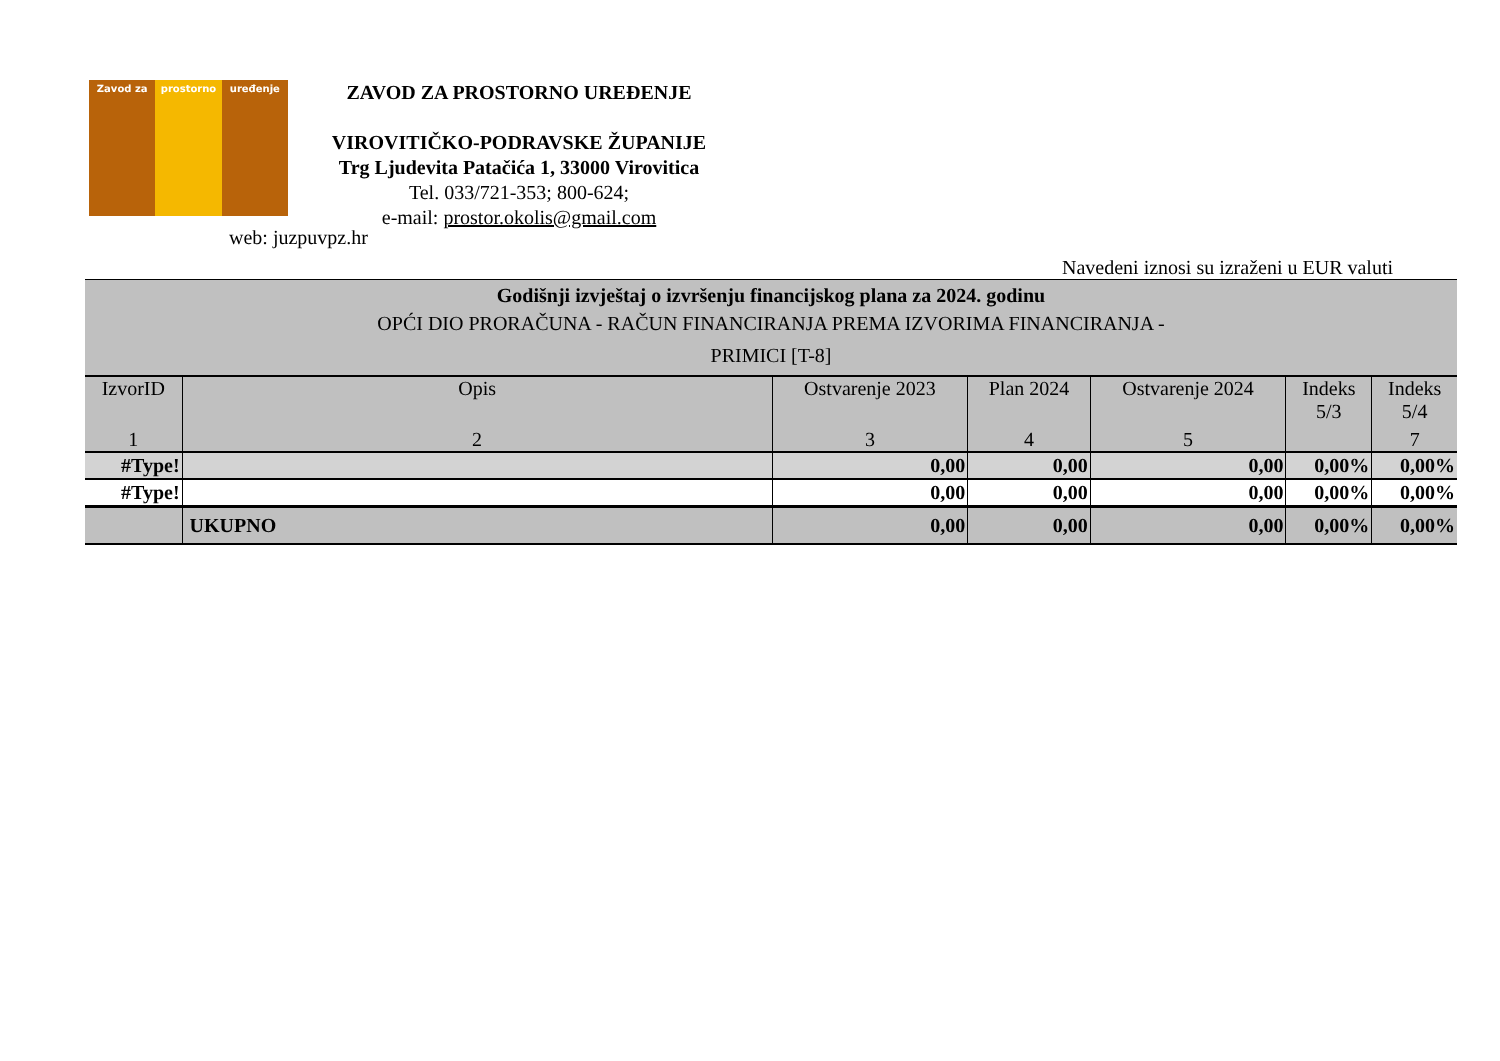Zavod za prostorno uređenje
ZAVOD ZA PROSTORNO UREĐENJE
VIROVITIČKO-PODRAVSKE ŽUPANIJE
Trg Ljudevita Patačića 1, 33000 Virovitica
Tel. 033/721-353; 800-624;
e-mail: prostor.okolis@gmail.com
web: juzpuvpz.hr
Navedeni iznosi su izraženi u EUR valuti
| Godišnji izvještaj o izvršenju financijskog plana za 2024. godinu OPĆI DIO PRORAČUNA - RAČUN FINANCIRANJA PREMA IZVORIMA FINANCIRANJA - PRIMICI [T-8] | | | | | | |
| IzvorID | Opis | Ostvarenje 2023 | Plan 2024 | Ostvarenje 2024 | Indeks 5/3 | Indeks 5/4 |
| 1 | 2 | 3 | 4 | 5 | | 7 |
| #Type! | | 0,00 | 0,00 | 0,00 | 0,00% | 0,00% |
| #Type! | | 0,00 | 0,00 | 0,00 | 0,00% | 0,00% |
| | UKUPNO | 0,00 | 0,00 | 0,00 | 0,00% | 0,00% |